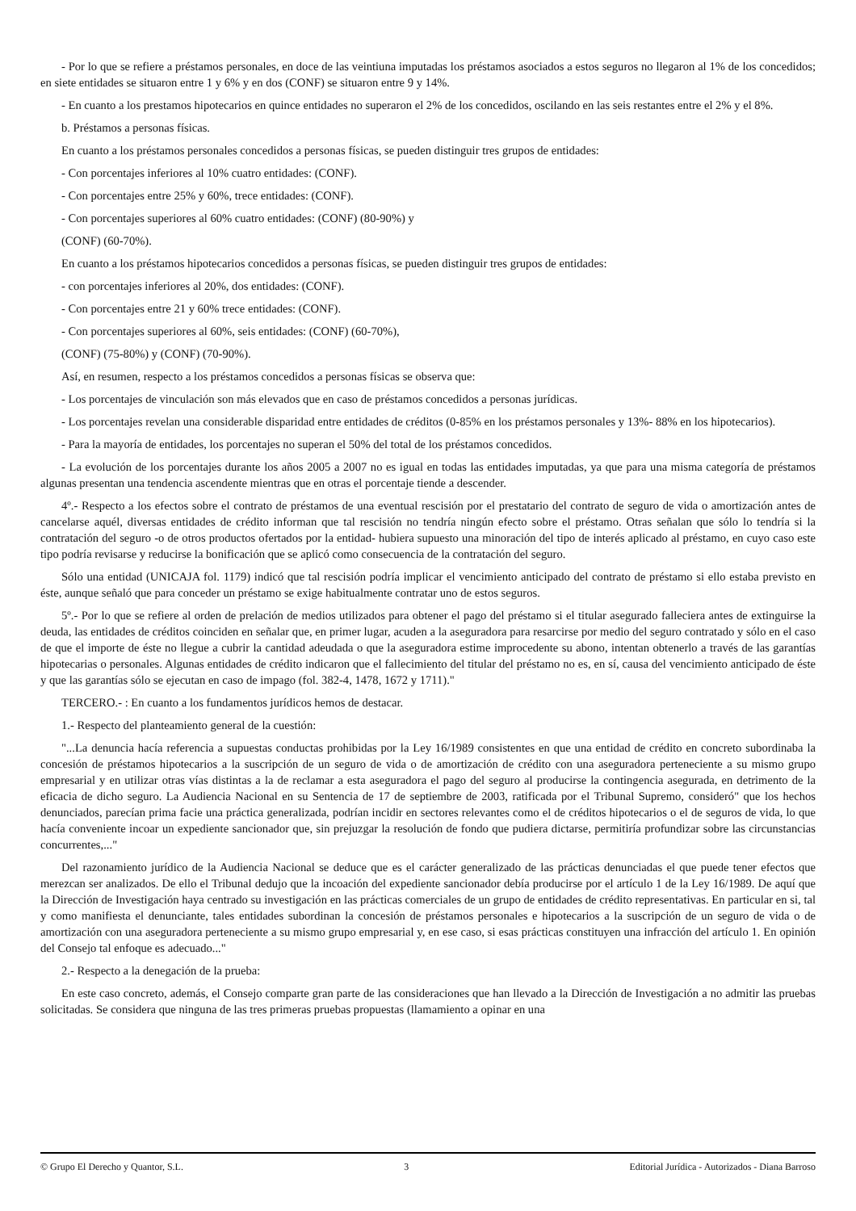- Por lo que se refiere a préstamos personales, en doce de las veintiuna imputadas los préstamos asociados a estos seguros no llegaron al 1% de los concedidos; en siete entidades se situaron entre 1 y 6% y en dos (CONF) se situaron entre 9 y 14%.
- En cuanto a los prestamos hipotecarios en quince entidades no superaron el 2% de los concedidos, oscilando en las seis restantes entre el 2% y el 8%.
b. Préstamos a personas físicas.
En cuanto a los préstamos personales concedidos a personas físicas, se pueden distinguir tres grupos de entidades:
- Con porcentajes inferiores al 10% cuatro entidades: (CONF).
- Con porcentajes entre 25% y 60%, trece entidades: (CONF).
- Con porcentajes superiores al 60% cuatro entidades: (CONF) (80-90%) y
(CONF) (60-70%).
En cuanto a los préstamos hipotecarios concedidos a personas físicas, se pueden distinguir tres grupos de entidades:
- con porcentajes inferiores al 20%, dos entidades: (CONF).
- Con porcentajes entre 21 y 60% trece entidades: (CONF).
- Con porcentajes superiores al 60%, seis entidades: (CONF) (60-70%),
(CONF) (75-80%) y (CONF) (70-90%).
Así, en resumen, respecto a los préstamos concedidos a personas físicas se observa que:
- Los porcentajes de vinculación son más elevados que en caso de préstamos concedidos a personas jurídicas.
- Los porcentajes revelan una considerable disparidad entre entidades de créditos (0-85% en los préstamos personales y 13%- 88% en los hipotecarios).
- Para la mayoría de entidades, los porcentajes no superan el 50% del total de los préstamos concedidos.
- La evolución de los porcentajes durante los años 2005 a 2007 no es igual en todas las entidades imputadas, ya que para una misma categoría de préstamos algunas presentan una tendencia ascendente mientras que en otras el porcentaje tiende a descender.
4º.- Respecto a los efectos sobre el contrato de préstamos de una eventual rescisión por el prestatario del contrato de seguro de vida o amortización antes de cancelarse aquél, diversas entidades de crédito informan que tal rescisión no tendría ningún efecto sobre el préstamo. Otras señalan que sólo lo tendría si la contratación del seguro -o de otros productos ofertados por la entidad- hubiera supuesto una minoración del tipo de interés aplicado al préstamo, en cuyo caso este tipo podría revisarse y reducirse la bonificación que se aplicó como consecuencia de la contratación del seguro.
Sólo una entidad (UNICAJA fol. 1179) indicó que tal rescisión podría implicar el vencimiento anticipado del contrato de préstamo si ello estaba previsto en éste, aunque señaló que para conceder un préstamo se exige habitualmente contratar uno de estos seguros.
5º.- Por lo que se refiere al orden de prelación de medios utilizados para obtener el pago del préstamo si el titular asegurado falleciera antes de extinguirse la deuda, las entidades de créditos coinciden en señalar que, en primer lugar, acuden a la aseguradora para resarcirse por medio del seguro contratado y sólo en el caso de que el importe de éste no llegue a cubrir la cantidad adeudada o que la aseguradora estime improcedente su abono, intentan obtenerlo a través de las garantías hipotecarias o personales. Algunas entidades de crédito indicaron que el fallecimiento del titular del préstamo no es, en sí, causa del vencimiento anticipado de éste y que las garantías sólo se ejecutan en caso de impago (fol. 382-4, 1478, 1672 y 1711)."
TERCERO.- : En cuanto a los fundamentos jurídicos hemos de destacar.
1.- Respecto del planteamiento general de la cuestión:
"...La denuncia hacía referencia a supuestas conductas prohibidas por la Ley 16/1989 consistentes en que una entidad de crédito en concreto subordinaba la concesión de préstamos hipotecarios a la suscripción de un seguro de vida o de amortización de crédito con una aseguradora perteneciente a su mismo grupo empresarial y en utilizar otras vías distintas a la de reclamar a esta aseguradora el pago del seguro al producirse la contingencia asegurada, en detrimento de la eficacia de dicho seguro. La Audiencia Nacional en su Sentencia de 17 de septiembre de 2003, ratificada por el Tribunal Supremo, consideró" que los hechos denunciados, parecían prima facie una práctica generalizada, podrían incidir en sectores relevantes como el de créditos hipotecarios o el de seguros de vida, lo que hacía conveniente incoar un expediente sancionador que, sin prejuzgar la resolución de fondo que pudiera dictarse, permitiría profundizar sobre las circunstancias concurrentes,..."
Del razonamiento jurídico de la Audiencia Nacional se deduce que es el carácter generalizado de las prácticas denunciadas el que puede tener efectos que merezcan ser analizados. De ello el Tribunal dedujo que la incoación del expediente sancionador debía producirse por el artículo 1 de la Ley 16/1989. De aquí que la Dirección de Investigación haya centrado su investigación en las prácticas comerciales de un grupo de entidades de crédito representativas. En particular en si, tal y como manifiesta el denunciante, tales entidades subordinan la concesión de préstamos personales e hipotecarios a la suscripción de un seguro de vida o de amortización con una aseguradora perteneciente a su mismo grupo empresarial y, en ese caso, si esas prácticas constituyen una infracción del artículo 1. En opinión del Consejo tal enfoque es adecuado..."
2.- Respecto a la denegación de la prueba:
En este caso concreto, además, el Consejo comparte gran parte de las consideraciones que han llevado a la Dirección de Investigación a no admitir las pruebas solicitadas. Se considera que ninguna de las tres primeras pruebas propuestas (llamamiento a opinar en una
© Grupo El Derecho y Quantor, S.L. 3 Editorial Jurídica - Autorizados - Diana Barroso